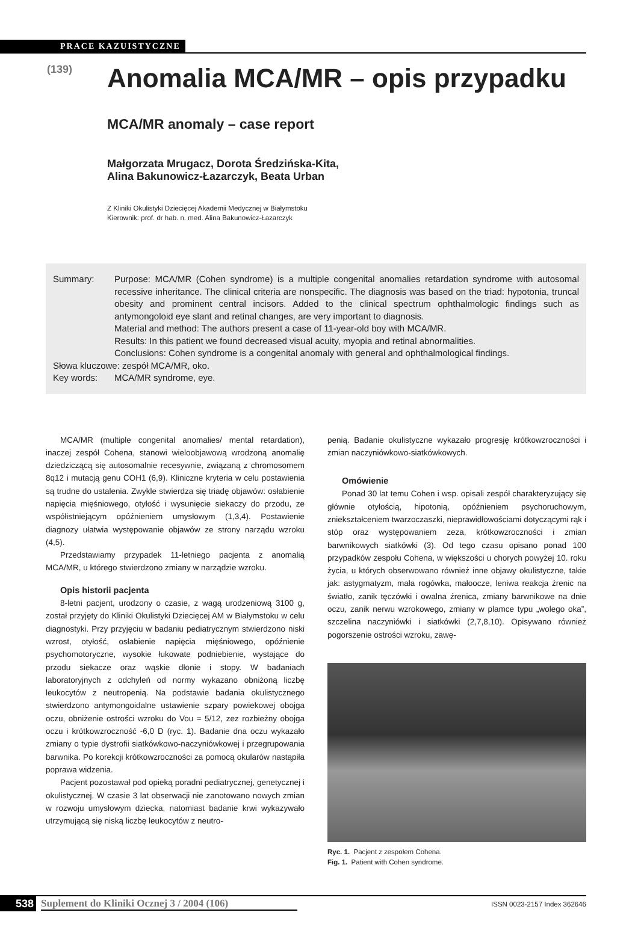PRACE KAZUISTYCZNE
(139)
Anomalia MCA/MR – opis przypadku
MCA/MR anomaly – case report
Małgorzata Mrugacz, Dorota Średzińska-Kita,
Alina Bakunowicz-Łazarczyk, Beata Urban
Z Kliniki Okulistyki Dziecięcej Akademii Medycznej w Białymstoku
Kierownik: prof. dr hab. n. med. Alina Bakunowicz-Łazarczyk
Summary: Purpose: MCA/MR (Cohen syndrome) is a multiple congenital anomalies retardation syndrome with autosomal recessive inheritance. The clinical criteria are nonspecific. The diagnosis was based on the triad: hypotonia, truncal obesity and prominent central incisors. Added to the clinical spectrum ophthalmologic findings such as antymongoloid eye slant and retinal changes, are very important to diagnosis.
Material and method: The authors present a case of 11-year-old boy with MCA/MR.
Results: In this patient we found decreased visual acuity, myopia and retinal abnormalities.
Conclusions: Cohen syndrome is a congenital anomaly with general and ophthalmological findings.
Słowa kluczowe: zespół MCA/MR, oko.
Key words: MCA/MR syndrome, eye.
MCA/MR (multiple congenital anomalies/ mental retardation), inaczej zespół Cohena, stanowi wieloobjawową wrodzoną anomalię dziedziczącą się autosomalnie recesywnie, związaną z chromosomem 8q12 i mutacją genu COH1 (6,9). Kliniczne kryteria w celu postawienia są trudne do ustalenia. Zwykle stwierdza się triadę objawów: osłabienie napięcia mięśniowego, otyłość i wysunięcie siekaczy do przodu, ze współistniejącym opóźnieniem umysłowym (1,3,4). Postawienie diagnozy ułatwia występowanie objawów ze strony narządu wzroku (4,5).
Przedstawiamy przypadek 11-letniego pacjenta z anomalią MCA/MR, u którego stwierdzono zmiany w narządzie wzroku.
Opis historii pacjenta
8-letni pacjent, urodzony o czasie, z wagą urodzeniową 3100 g, został przyjęty do Kliniki Okulistyki Dziecięcej AM w Białymstoku w celu diagnostyki. Przy przyjęciu w badaniu pediatrycznym stwierdzono niski wzrost, otyłość, osłabienie napięcia mięśniowego, opóźnienie psychomotoryczne, wysokie łukowate podniebienie, wystające do przodu siekacze oraz wąskie dłonie i stopy. W badaniach laboratoryjnych z odchyleń od normy wykazano obniżoną liczbę leukocytów z neutropenią. Na podstawie badania okulistycznego stwierdzono antymongoidalne ustawienie szpary powiekowej obojga oczu, obniżenie ostrości wzroku do Vou = 5/12, zez rozbieżny obojga oczu i krótkowzroczność -6,0 D (ryc. 1). Badanie dna oczu wykazało zmiany o typie dystrofii siatkówkowo-naczyniówkowej i przegrupowania barwnika. Po korekcji krótkowzroczności za pomocą okularów nastąpiła poprawa widzenia.
Pacjent pozostawał pod opieką poradni pediatrycznej, genetycznej i okulistycznej. W czasie 3 lat obserwacji nie zanotowano nowych zmian w rozwoju umysłowym dziecka, natomiast badanie krwi wykazywało utrzymującą się niską liczbę leukocytów z neutro-
penią. Badanie okulistyczne wykazało progresję krótkowzroczności i zmian naczyniówkowo-siatkówkowych.
Omówienie
Ponad 30 lat temu Cohen i wsp. opisali zespół charakteryzujący się głównie otyłością, hipotonią, opóźnieniem psychoruchowym, zniekształceniem twarzoczaszki, nieprawidłowościami dotyczącymi rąk i stóp oraz występowaniem zeza, krótkowzroczności i zmian barwnikowych siatkówki (3). Od tego czasu opisano ponad 100 przypadków zespołu Cohena, w większości u chorych powyżej 10. roku życia, u których obserwowano również inne objawy okulistyczne, takie jak: astygmatyzm, mała rogówka, małoocze, leniwa reakcja źrenic na światło, zanik tęczówki i owalna źrenica, zmiany barwnikowe na dnie oczu, zanik nerwu wzrokowego, zmiany w plamce typu „wolego oka”, szczelina naczyniówki i siatkówki (2,7,8,10). Opisywano również pogorszenie ostrości wzroku, zawę-
Ryc. 1. Pacjent z zespołem Cohena.
Fig. 1. Patient with Cohen syndrome.
538 Suplement do Kliniki Ocznej 3 / 2004 (106) ISSN 0023-2157 Index 362646